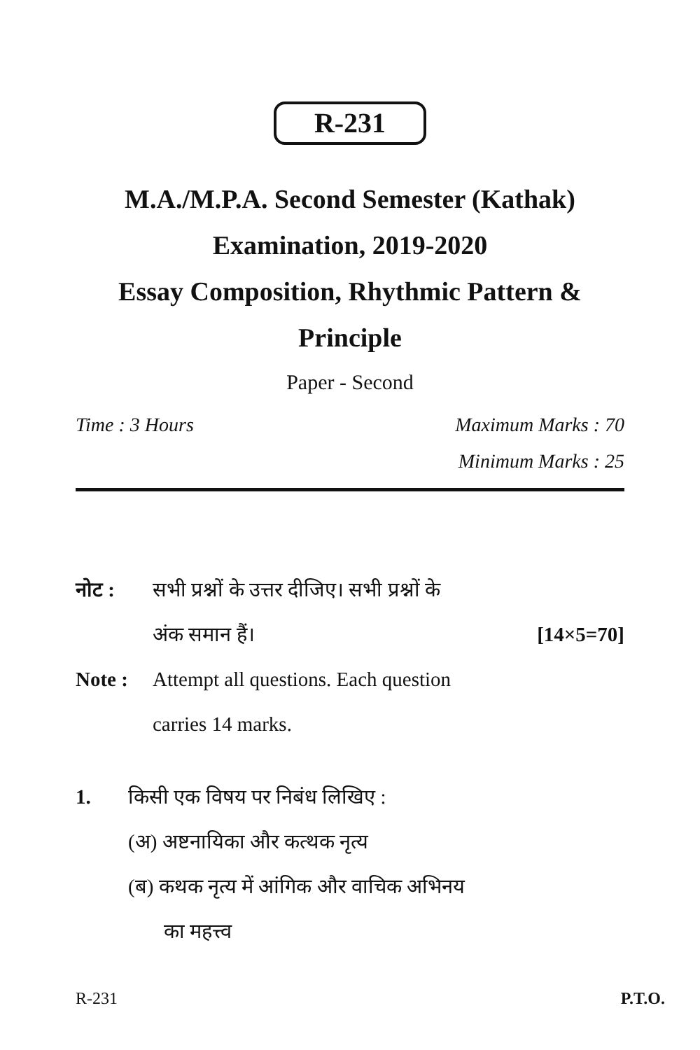R-231
M.A./M.P.A. Second Semester (Kathak)
Examination, 2019-2020
Essay Composition, Rhythmic Pattern & Principle
Paper - Second
Time : 3 Hours Maximum Marks : 70
Minimum Marks : 25
नोट : सभी प्रश्नों के उत्तर दीजिए। सभी प्रश्नों के
अंक समान हैं। [14×5=70]
Note : Attempt all questions. Each question
carries 14 marks.
1. किसी एक विषय पर निबंध लिखिए :
(अ) अष्टनायिका और कत्थक नृत्य
(ब) कथक नृत्य में आंगिक और वाचिक अभिनय
का महत्त्व
R-231 P.T.O.